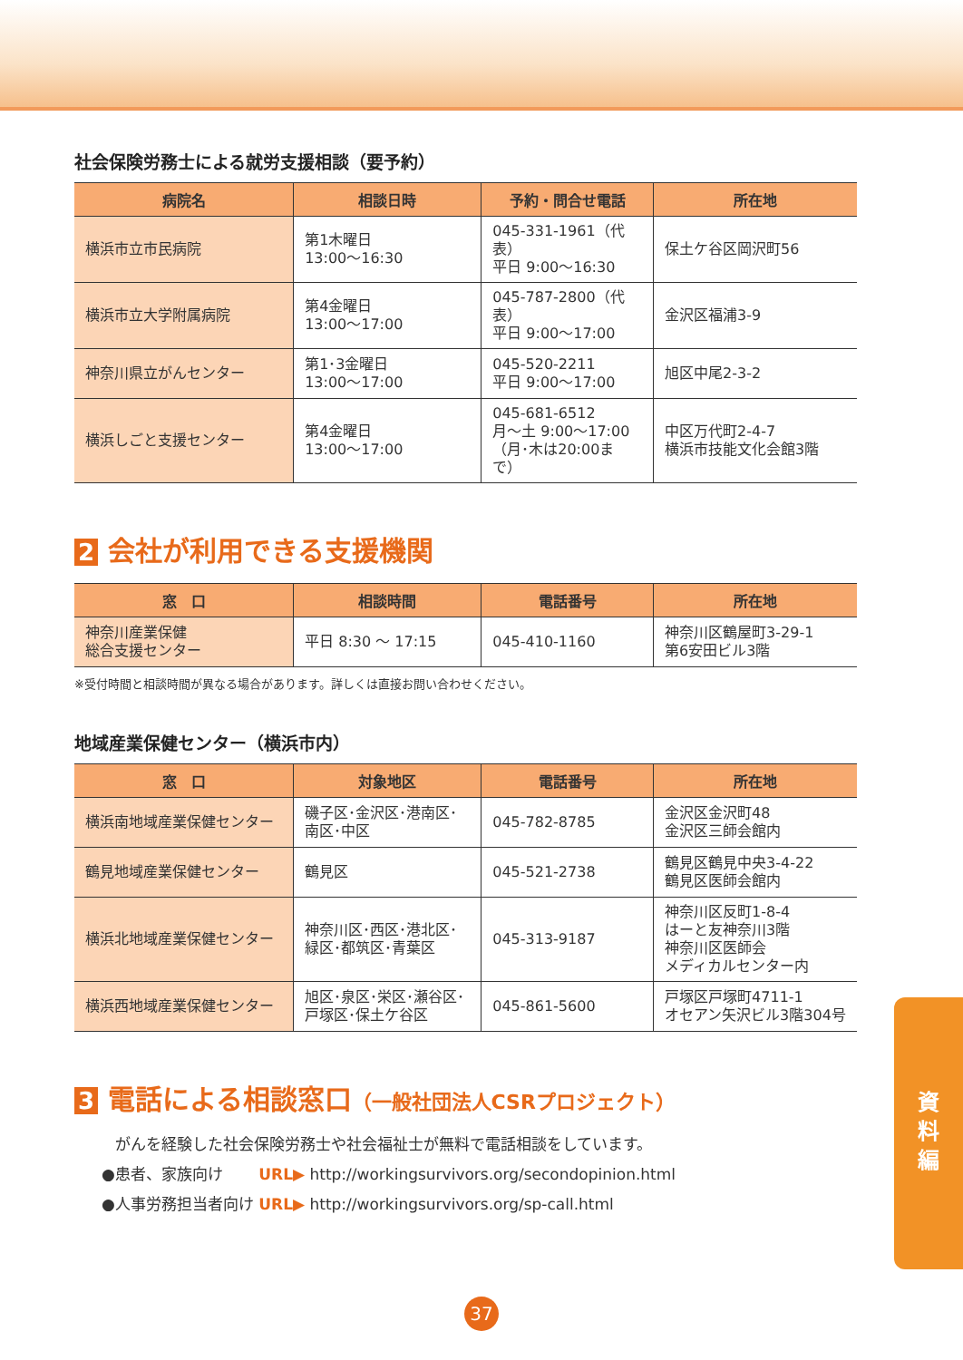社会保険労務士による就労支援相談（要予約）
| 病院名 | 相談日時 | 予約・問合せ電話 | 所在地 |
| --- | --- | --- | --- |
| 横浜市立市民病院 | 第1木曜日 13:00～16:30 | 045-331-1961（代表） 平日 9:00～16:30 | 保土ケ谷区岡沢町56 |
| 横浜市立大学附属病院 | 第4金曜日 13:00～17:00 | 045-787-2800（代表） 平日 9:00～17:00 | 金沢区福浦3-9 |
| 神奈川県立がんセンター | 第1･3金曜日 13:00～17:00 | 045-520-2211 平日 9:00～17:00 | 旭区中尾2-3-2 |
| 横浜しごと支援センター | 第4金曜日 13:00～17:00 | 045-681-6512 月～土 9:00～17:00 （月･木は20:00まで） | 中区万代町2-4-7 横浜市技能文化会館3階 |
2 会社が利用できる支援機関
| 窓 口 | 相談時間 | 電話番号 | 所在地 |
| --- | --- | --- | --- |
| 神奈川産業保健 総合支援センター | 平日 8:30 ～ 17:15 | 045-410-1160 | 神奈川区鶴屋町3-29-1 第6安田ビル3階 |
※受付時間と相談時間が異なる場合があります。詳しくは直接お問い合わせください。
地域産業保健センター（横浜市内）
| 窓 口 | 対象地区 | 電話番号 | 所在地 |
| --- | --- | --- | --- |
| 横浜南地域産業保健センター | 磯子区･金沢区･港南区･ 南区･中区 | 045-782-8785 | 金沢区金沢町48 金沢区三師会館内 |
| 鶴見地域産業保健センター | 鶴見区 | 045-521-2738 | 鶴見区鶴見中央3-4-22 鶴見区医師会館内 |
| 横浜北地域産業保健センター | 神奈川区･西区･港北区･ 緑区･都筑区･青葉区 | 045-313-9187 | 神奈川区反町1-8-4 はーと友神奈川3階 神奈川区医師会 メディカルセンター内 |
| 横浜西地域産業保健センター | 旭区･泉区･栄区･瀬谷区･ 戸塚区･保土ケ谷区 | 045-861-5600 | 戸塚区戸塚町4711-1 オセアン矢沢ビル3階304号 |
3 電話による相談窓口（一般社団法人CSRプロジェクト）
がんを経験した社会保険労務士や社会福祉士が無料で電話相談をしています。
●患者、家族向け　　 URL▶ http://workingsurvivors.org/secondopinion.html
●人事労務担当者向け URL▶ http://workingsurvivors.org/sp-call.html
資
料
編
37